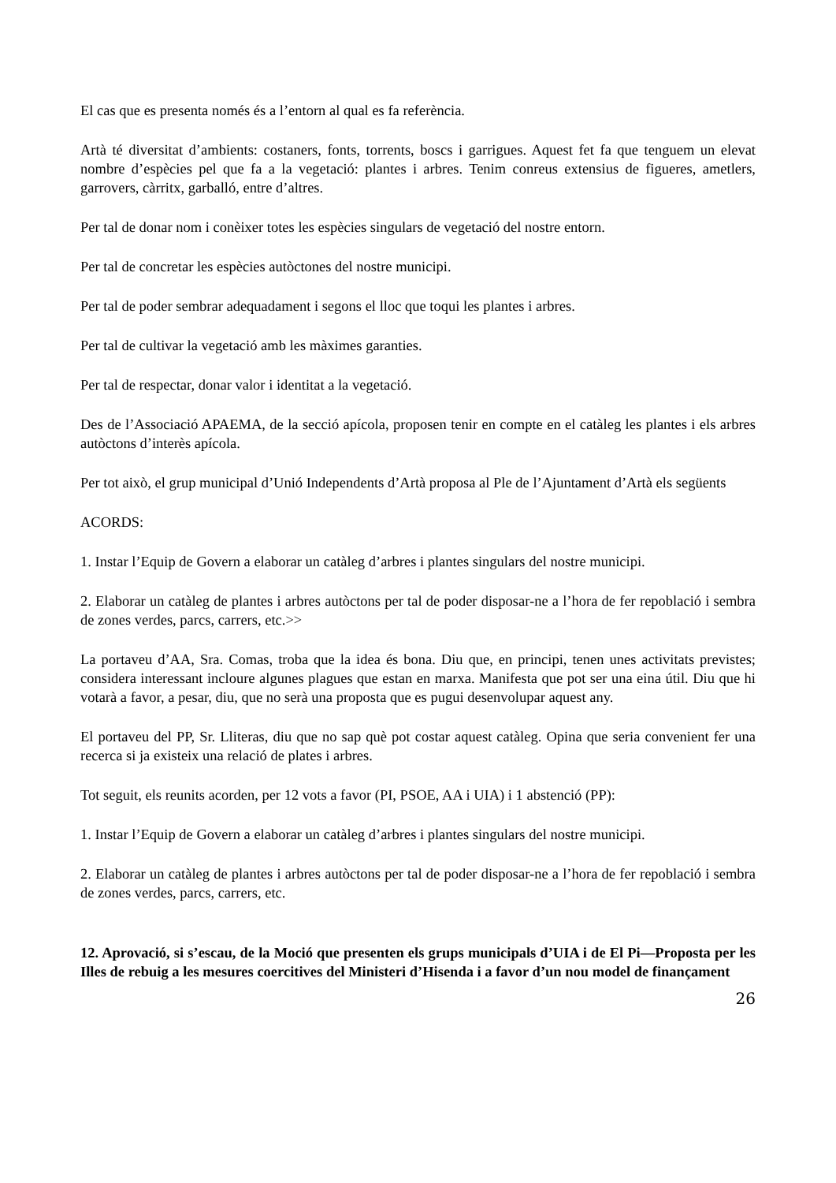El cas que es presenta només és a l’entorn al qual es fa referència.
Artà té diversitat d’ambients: costaners, fonts, torrents, boscs i garrigues. Aquest fet fa que tenguem un elevat nombre d’espècies pel que fa a la vegetació: plantes i arbres. Tenim conreus extensius de figueres, ametlers, garrovers, càrritx, garballó, entre d’altres.
Per tal de donar nom i conèixer totes les espècies singulars de vegetació del nostre entorn.
Per tal de concretar les espècies autòctones del nostre municipi.
Per tal de poder sembrar adequadament i segons el lloc que toqui les plantes i arbres.
Per tal de cultivar la vegetació amb les màximes garanties.
Per tal de respectar, donar valor i identitat a la vegetació.
Des de l’Associació APAEMA, de la secció apícola, proposen tenir en compte en el catàleg les plantes i els arbres autòctons d’interès apícola.
Per tot això, el grup municipal d’Unió Independents d’Artà proposa al Ple de l’Ajuntament d’Artà els següents
ACORDS:
1. Instar l’Equip de Govern a elaborar un catàleg d’arbres i plantes singulars del nostre municipi.
2. Elaborar un catàleg de plantes i arbres autòctons per tal de poder disposar-ne a l’hora de fer repoblació i sembra de zones verdes, parcs, carrers, etc.>>
La portaveu d’AA, Sra. Comas, troba que la idea és bona. Diu que, en principi, tenen unes activitats previstes; considera interessant incloure algunes plagues que estan en marxa. Manifesta que pot ser una eina útil. Diu que hi votarà a favor, a pesar, diu, que no serà una proposta que es pugui desenvolupar aquest any.
El portaveu del PP, Sr. Lliteras, diu que no sap què pot costar aquest catàleg. Opina que seria convenient fer una recerca si ja existeix una relació de plates i arbres.
Tot seguit, els reunits acorden, per 12 vots a favor (PI, PSOE, AA i UIA) i 1 abstenció (PP):
1. Instar l’Equip de Govern a elaborar un catàleg d’arbres i plantes singulars del nostre municipi.
2. Elaborar un catàleg de plantes i arbres autòctons per tal de poder disposar-ne a l’hora de fer repoblació i sembra de zones verdes, parcs, carrers, etc.
12. Aprovació, si s’escau, de la Moció que presenten els grups municipals d’UIA i de El Pi—Proposta per les Illes de rebuig a les mesures coercitives del Ministeri d’Hisenda i a favor d’un nou model de finançament
26